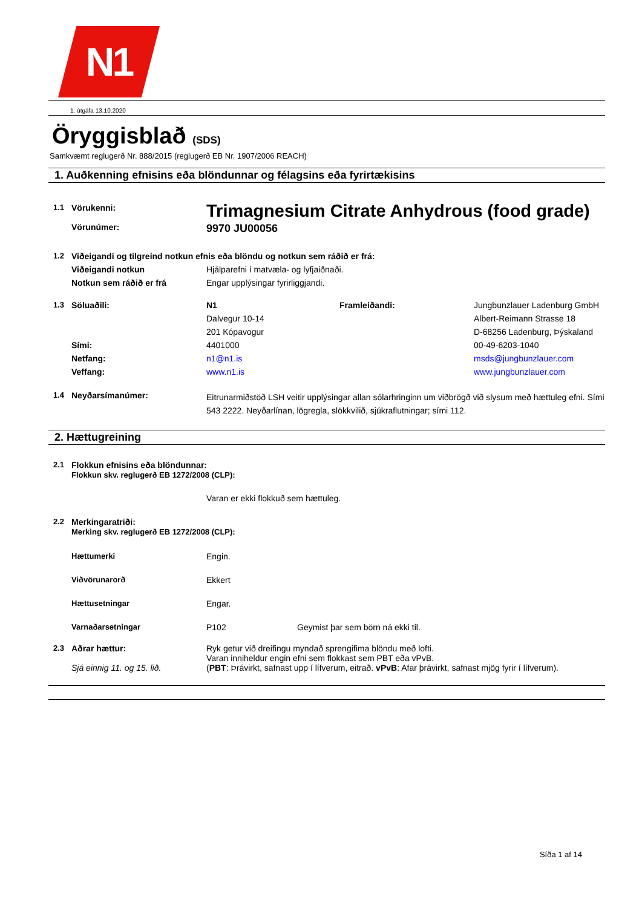N1
1. útgáfa 13.10.2020
Öryggisblað (SDS)
Samkvæmt reglugerð Nr. 888/2015 (reglugerð EB Nr. 1907/2006 REACH)
1. Auðkenning efnisins eða blöndunnar og félagsins eða fyrirtækisins
| 1.1 | Vörukenni: | Trimagnesium Citrate Anhydrous (food grade) | | |
| | Vörunúmer: | 9970 JU00056 | | |
| 1.2 | Viðeigandi og tilgreind notkun efnis eða blöndu og notkun sem ráðið er frá: | | | |
| | Viðeigandi notkun | Hjálparefni í matvæla- og lyfjaiðnaði. | | |
| | Notkun sem ráðið er frá | Engar upplýsingar fyrirliggjandi. | | |
| 1.3 | Söluaðili: | N1 | Framleiðandi: | Jungbunzlauer Ladenburg GmbH |
| | | Dalvegur 10-14 | | Albert-Reimann Strasse 18 |
| | | 201 Kópavogur | | D-68256 Ladenburg, Þýskaland |
| | Sími: | 4401000 | | 00-49-6203-1040 |
| | Netfang: | n1@n1.is | | msds@jungbunzlauer.com |
| | Veffang: | www.n1.is | | www.jungbunzlauer.com |
| 1.4 | Neyðarsímanúmer: | Eitrunarmiðstöð LSH veitir upplýsingar allan sólarhringinn um viðbrögð við slysum með hættuleg efni. Sími 543 2222. Neyðarlínan, lögregla, slökkvilið, sjúkraflutningar; sími 112. | | |
2. Hættugreining
| 2.1 | Flokkun efnisins eða blöndunnar: Flokkun skv. reglugerð EB 1272/2008 (CLP): | | |
| | | Varan er ekki flokkuð sem hættuleg. | |
| 2.2 | Merkingaratriði: Merking skv. reglugerð EB 1272/2008 (CLP): | | |
| | Hættumerki | Engin. | |
| | Viðvörunarorð | Ekkert | |
| | Hættusetningar | Engar. | |
| | Varnaðarsetningar | P102 | Geymist þar sem börn ná ekki til. |
| 2.3 | Aðrar hættur: Sjá einnig 11. og 15. lið. | Ryk getur við dreifingu myndað sprengifima blöndu með lofti. Varan inniheldur engin efni sem flokkast sem PBT eða vPvB. ( PBT : Þrávirkt, safnast upp í lífverum, eitrað. vPvB : Afar þrávirkt, safnast mjög fyrir í lífverum). | |
Síða 1 af 14